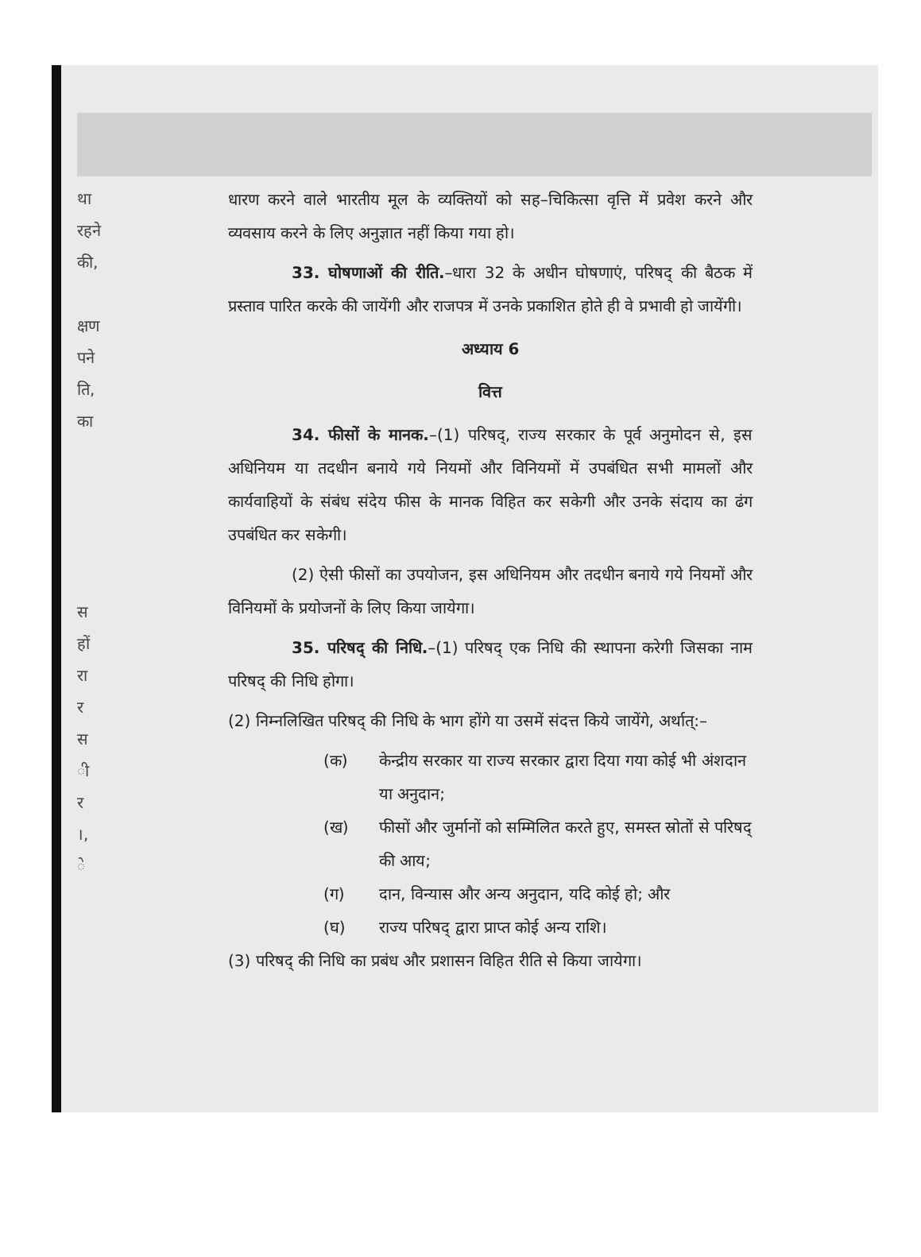था
रहने
की,
क्षण
पने
ति,
का
स
हों
रा
र
स
ी
र
।,
े
धारण करने वाले भारतीय मूल के व्यक्तियों को सह–चिकित्सा वृत्ति में प्रवेश करने और व्यवसाय करने के लिए अनुज्ञात नहीं किया गया हो।
33. घोषणाओं की रीति.–धारा 32 के अधीन घोषणाएं, परिषद् की बैठक में प्रस्ताव पारित करके की जायेंगी और राजपत्र में उनके प्रकाशित होते ही वे प्रभावी हो जायेंगी।
अध्याय 6
वित्त
34. फीसों के मानक.–(1) परिषद्, राज्य सरकार के पूर्व अनुमोदन से, इस अधिनियम या तदधीन बनाये गये नियमों और विनियमों में उपबंधित सभी मामलों और कार्यवाहियों के संबंध संदेय फीस के मानक विहित कर सकेगी और उनके संदाय का ढंग उपबंधित कर सकेगी।
(2) ऐसी फीसों का उपयोजन, इस अधिनियम और तदधीन बनाये गये नियमों और विनियमों के प्रयोजनों के लिए किया जायेगा।
35. परिषद् की निधि.–(1) परिषद् एक निधि की स्थापना करेगी जिसका नाम परिषद् की निधि होगा।
(2) निम्नलिखित परिषद् की निधि के भाग होंगे या उसमें संदत्त किये जायेंगे, अर्थात्:–
(क) केन्द्रीय सरकार या राज्य सरकार द्वारा दिया गया कोई भी अंशदान या अनुदान;
(ख) फीसों और जुर्मानों को सम्मिलित करते हुए, समस्त स्रोतों से परिषद् की आय;
(ग) दान, विन्यास और अन्य अनुदान, यदि कोई हो; और
(घ) राज्य परिषद् द्वारा प्राप्त कोई अन्य राशि।
(3) परिषद् की निधि का प्रबंध और प्रशासन विहित रीति से किया जायेगा।